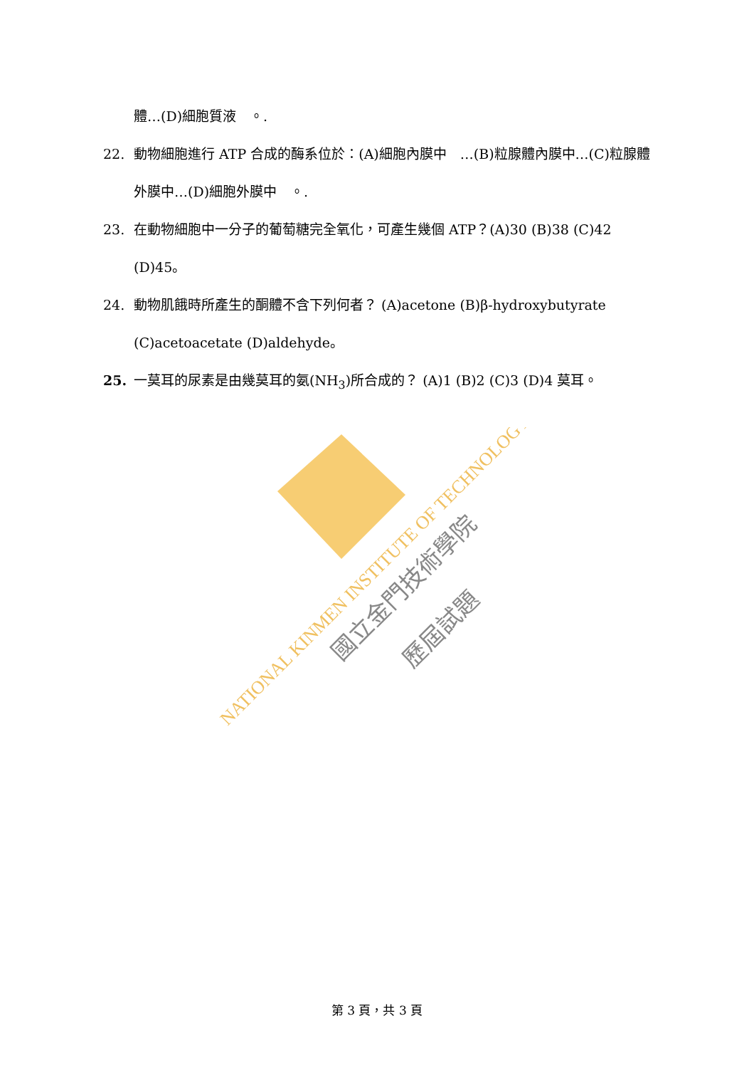體…(D)細胞質液　。.
22. 動物細胞進行 ATP 合成的酶系位於：(A)細胞內膜中　…(B)粒腺體內膜中…(C)粒腺體外膜中…(D)細胞外膜中　。.
23. 在動物細胞中一分子的葡萄糖完全氧化，可產生幾個 ATP？(A)30 (B)38 (C)42 (D)45。
24. 動物肌餓時所產生的酮體不含下列何者？ (A)acetone (B)β-hydroxybutyrate (C)acetoacetate (D)aldehyde。
25. 一莫耳的尿素是由幾莫耳的氨(NH<sub>3</sub>)所合成的？ (A)1 (B)2 (C)3 (D)4 莫耳。
NATIONAL KINMEN INSTITUTE OF TECHNOLOGY
國立金門技術學院
歷屆試題
第 3 頁，共 3 頁